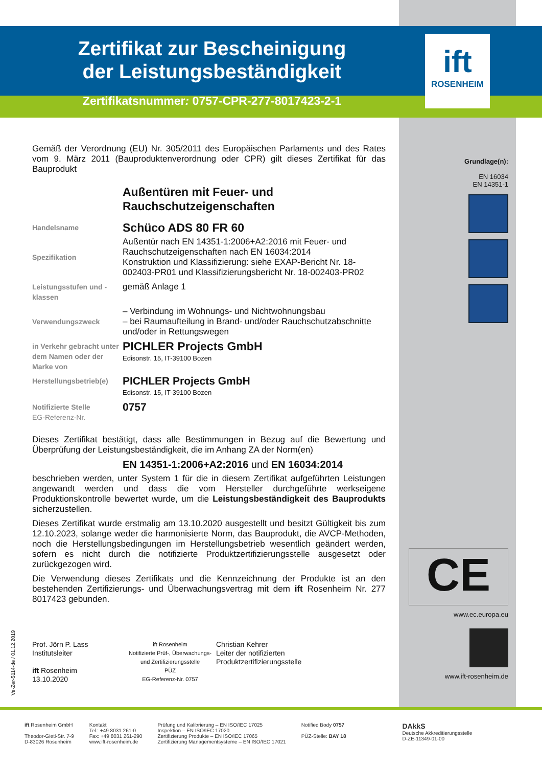Zertifikat zur Bescheinigung
der Leistungsbeständigkeit
Zertifikatsnummer: 0757-CPR-277-8017423-2-1
ift
ROSENHEIM
Grundlage(n):
EN 16034
EN 14351-1
CE
www.ec.europa.eu
www.ift-rosenheim.de
Gemäß der Verordnung (EU) Nr. 305/2011 des Europäischen Parlaments und des Rates vom 9. März 2011 (Bauproduktenverordnung oder CPR) gilt dieses Zertifikat für das Bauprodukt
Außentüren mit Feuer- und Rauchschutzeigenschaften
Handelsname
Schüco ADS 80 FR 60
Spezifikation
Außentür nach EN 14351-1:2006+A2:2016 mit Feuer- und Rauchschutzeigenschaften nach EN 16034:2014
Konstruktion und Klassifizierung: siehe EXAP-Bericht Nr. 18-002403-PR01 und Klassifizierungsbericht Nr. 18-002403-PR02
Leistungsstufen und -klassen
gemäß Anlage 1
Verwendungszweck
– Verbindung im Wohnungs- und Nichtwohnungsbau
– bei Raumaufteilung in Brand- und/oder Rauchschutzabschnitte und/oder in Rettungswegen
in Verkehr gebracht unter dem Namen oder der Marke von
PICHLER Projects GmbH
Edisonstr. 15, IT-39100 Bozen
Herstellungsbetrieb(e)
PICHLER Projects GmbH
Edisonstr. 15, IT-39100 Bozen
Notifizierte Stelle
EG-Referenz-Nr.
0757
Dieses Zertifikat bestätigt, dass alle Bestimmungen in Bezug auf die Bewertung und Überprüfung der Leistungsbeständigkeit, die im Anhang ZA der Norm(en)
EN 14351-1:2006+A2:2016 und EN 16034:2014
beschrieben werden, unter System 1 für die in diesem Zertifikat aufgeführten Leistungen angewandt werden und dass die vom Hersteller durchgeführte werkseigene Produktionskontrolle bewertet wurde, um die Leistungsbeständigkeit des Bauprodukts sicherzustellen.
Dieses Zertifikat wurde erstmalig am 13.10.2020 ausgestellt und besitzt Gültigkeit bis zum 12.10.2023, solange weder die harmonisierte Norm, das Bauprodukt, die AVCP-Methoden, noch die Herstellungsbedingungen im Herstellungsbetrieb wesentlich geändert werden, sofern es nicht durch die notifizierte Produktzertifizierungsstelle ausgesetzt oder zurückgezogen wird.
Die Verwendung dieses Zertifikats und die Kennzeichnung der Produkte ist an den bestehenden Zertifizierungs- und Überwachungsvertrag mit dem ift Rosenheim Nr. 277 8017423 gebunden.
Prof. Jörn P. Lass
Institutsleiter
ift Rosenheim
13.10.2020
ift Rosenheim
Notifizierte Prüf-, Überwachungs- und Zertifizierungsstelle
PÜZ
EG-Referenz-Nr. 0757
Christian Kehrer
Leiter der notifizierten
Produktzertifizierungsstelle
Ve-Zer-5114-de / 01.12.2019
ift Rosenheim GmbH
Theodor-Gietl-Str. 7-9
D-83026 Rosenheim
Kontakt
Tel.: +49 8031 261-0
Fax: +49 8031 261-290
www.ift-rosenheim.de
Prüfung und Kalibrierung – EN ISO/IEC 17025
Inspektion – EN ISO/IEC 17020
Zertifizierung Produkte – EN ISO/IEC 17065
Zertifizierung Managementsysteme – EN ISO/IEC 17021
Notified Body 0757
PÜZ-Stelle: BAY 18
DAkkS
Deutsche Akkreditierungsstelle
D-ZE-11349-01-00